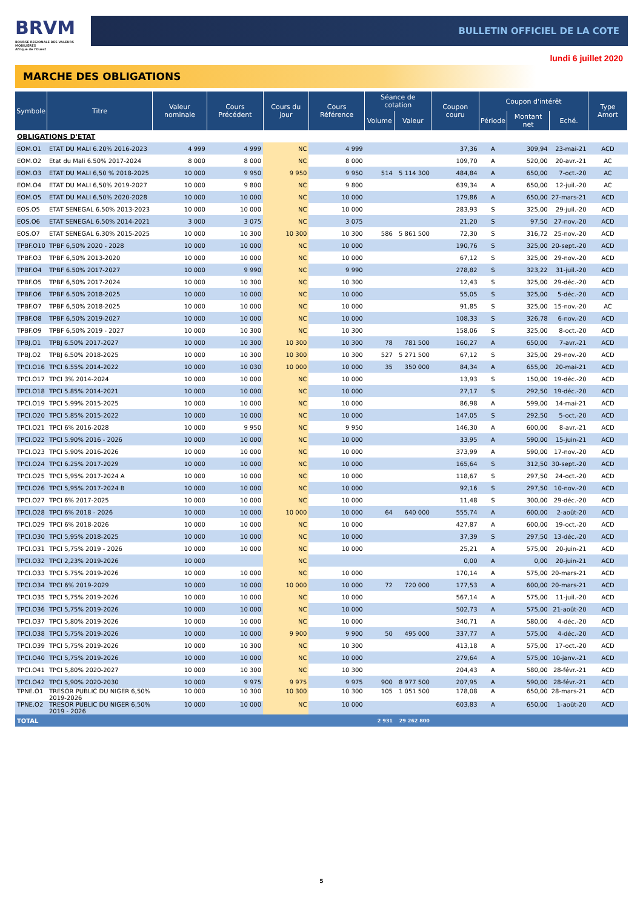BRVM
BOURSE REGIONALE DES VALEURS MOBILIERES
Afrique de l'Ouest
BULLETIN OFFICIEL DE LA COTE
lundi 6 juillet 2020
MARCHE DES OBLIGATIONS
| Symbole | Titre | Valeur nominale | Cours Précédent | Cours du jour | Cours Référence | Séance de cotation | | Coupon couru | Coupon d'intérêt | | | Type Amort |
| --- | --- | --- | --- | --- | --- | --- | --- | --- | --- | --- | --- | --- |
| | | | | | | Volume | Valeur | | Période | Montant net | Eché. | |
| OBLIGATIONS D'ETAT | | | | | | | | | | | | |
| EOM.O1 | ETAT DU MALI 6.20% 2016-2023 | 4 999 | 4 999 | NC | 4 999 | | | 37,36 | A | 309,94 | 23-mai-21 | ACD |
| EOM.O2 | Etat du Mali 6.50% 2017-2024 | 8 000 | 8 000 | NC | 8 000 | | | 109,70 | A | 520,00 | 20-avr.-21 | AC |
| EOM.O3 | ETAT DU MALI 6,50 % 2018-2025 | 10 000 | 9 950 | 9 950 | 9 950 | 514 | 5 114 300 | 484,84 | A | 650,00 | 7-oct.-20 | AC |
| EOM.O4 | ETAT DU MALI 6,50% 2019-2027 | 10 000 | 9 800 | NC | 9 800 | | | 639,34 | A | 650,00 | 12-juil.-20 | AC |
| EOM.O5 | ETAT DU MALI 6,50% 2020-2028 | 10 000 | 10 000 | NC | 10 000 | | | 179,86 | A | 650,00 | 27-mars-21 | ACD |
| EOS.O5 | ETAT SENEGAL 6.50% 2013-2023 | 10 000 | 10 000 | NC | 10 000 | | | 283,93 | S | 325,00 | 29-juil.-20 | ACD |
| EOS.O6 | ETAT SENEGAL 6.50% 2014-2021 | 3 000 | 3 075 | NC | 3 075 | | | 21,20 | S | 97,50 | 27-nov.-20 | ACD |
| EOS.O7 | ETAT SENEGAL 6.30% 2015-2025 | 10 000 | 10 300 | 10 300 | 10 300 | 586 | 5 861 500 | 72,30 | S | 316,72 | 25-nov.-20 | ACD |
| TPBF.O10 | TPBF 6,50% 2020 - 2028 | 10 000 | 10 000 | NC | 10 000 | | | 190,76 | S | 325,00 | 20-sept.-20 | ACD |
| TPBF.O3 | TPBF 6,50% 2013-2020 | 10 000 | 10 000 | NC | 10 000 | | | 67,12 | S | 325,00 | 29-nov.-20 | ACD |
| TPBF.O4 | TPBF 6.50% 2017-2027 | 10 000 | 9 990 | NC | 9 990 | | | 278,82 | S | 323,22 | 31-juil.-20 | ACD |
| TPBF.O5 | TPBF 6,50% 2017-2024 | 10 000 | 10 300 | NC | 10 300 | | | 12,43 | S | 325,00 | 29-déc.-20 | ACD |
| TPBF.O6 | TPBF 6.50% 2018-2025 | 10 000 | 10 000 | NC | 10 000 | | | 55,05 | S | 325,00 | 5-déc.-20 | ACD |
| TPBF.O7 | TPBF 6,50% 2018-2025 | 10 000 | 10 000 | NC | 10 000 | | | 91,85 | S | 325,00 | 15-nov.-20 | AC |
| TPBF.O8 | TPBF 6,50% 2019-2027 | 10 000 | 10 000 | NC | 10 000 | | | 108,33 | S | 326,78 | 6-nov.-20 | ACD |
| TPBF.O9 | TPBF 6,50% 2019 - 2027 | 10 000 | 10 300 | NC | 10 300 | | | 158,06 | S | 325,00 | 8-oct.-20 | ACD |
| TPBJ.O1 | TPBJ 6.50% 2017-2027 | 10 000 | 10 300 | 10 300 | 10 300 | 78 | 781 500 | 160,27 | A | 650,00 | 7-avr.-21 | ACD |
| TPBJ.O2 | TPBJ 6.50% 2018-2025 | 10 000 | 10 300 | 10 300 | 10 300 | 527 | 5 271 500 | 67,12 | S | 325,00 | 29-nov.-20 | ACD |
| TPCI.O16 | TPCI 6.55% 2014-2022 | 10 000 | 10 030 | 10 000 | 10 000 | 35 | 350 000 | 84,34 | A | 655,00 | 20-mai-21 | ACD |
| TPCI.O17 | TPCI 3% 2014-2024 | 10 000 | 10 000 | NC | 10 000 | | | 13,93 | S | 150,00 | 19-déc.-20 | ACD |
| TPCI.O18 | TPCI 5.85% 2014-2021 | 10 000 | 10 000 | NC | 10 000 | | | 27,17 | S | 292,50 | 19-déc.-20 | ACD |
| TPCI.O19 | TPCI 5.99% 2015-2025 | 10 000 | 10 000 | NC | 10 000 | | | 86,98 | A | 599,00 | 14-mai-21 | ACD |
| TPCI.O20 | TPCI 5.85% 2015-2022 | 10 000 | 10 000 | NC | 10 000 | | | 147,05 | S | 292,50 | 5-oct.-20 | ACD |
| TPCI.O21 | TPCI 6% 2016-2028 | 10 000 | 9 950 | NC | 9 950 | | | 146,30 | A | 600,00 | 8-avr.-21 | ACD |
| TPCI.O22 | TPCI 5.90% 2016 - 2026 | 10 000 | 10 000 | NC | 10 000 | | | 33,95 | A | 590,00 | 15-juin-21 | ACD |
| TPCI.O23 | TPCI 5.90% 2016-2026 | 10 000 | 10 000 | NC | 10 000 | | | 373,99 | A | 590,00 | 17-nov.-20 | ACD |
| TPCI.O24 | TPCI 6.25% 2017-2029 | 10 000 | 10 000 | NC | 10 000 | | | 165,64 | S | 312,50 | 30-sept.-20 | ACD |
| TPCI.O25 | TPCI 5,95% 2017-2024 A | 10 000 | 10 000 | NC | 10 000 | | | 118,67 | S | 297,50 | 24-oct.-20 | ACD |
| TPCI.O26 | TPCI 5,95% 2017-2024 B | 10 000 | 10 000 | NC | 10 000 | | | 92,16 | S | 297,50 | 10-nov.-20 | ACD |
| TPCI.O27 | TPCI 6% 2017-2025 | 10 000 | 10 000 | NC | 10 000 | | | 11,48 | S | 300,00 | 29-déc.-20 | ACD |
| TPCI.O28 | TPCI 6% 2018 - 2026 | 10 000 | 10 000 | 10 000 | 10 000 | 64 | 640 000 | 555,74 | A | 600,00 | 2-août-20 | ACD |
| TPCI.O29 | TPCI 6% 2018-2026 | 10 000 | 10 000 | NC | 10 000 | | | 427,87 | A | 600,00 | 19-oct.-20 | ACD |
| TPCI.O30 | TPCI 5,95% 2018-2025 | 10 000 | 10 000 | NC | 10 000 | | | 37,39 | S | 297,50 | 13-déc.-20 | ACD |
| TPCI.O31 | TPCI 5,75% 2019 - 2026 | 10 000 | 10 000 | NC | 10 000 | | | 25,21 | A | 575,00 | 20-juin-21 | ACD |
| TPCI.O32 | TPCI 2,23% 2019-2026 | 10 000 | | NC | | | | 0,00 | A | 0,00 | 20-juin-21 | ACD |
| TPCI.O33 | TPCI 5.75% 2019-2026 | 10 000 | 10 000 | NC | 10 000 | | | 170,14 | A | 575,00 | 20-mars-21 | ACD |
| TPCI.O34 | TPCI 6% 2019-2029 | 10 000 | 10 000 | 10 000 | 10 000 | 72 | 720 000 | 177,53 | A | 600,00 | 20-mars-21 | ACD |
| TPCI.O35 | TPCI 5,75% 2019-2026 | 10 000 | 10 000 | NC | 10 000 | | | 567,14 | A | 575,00 | 11-juil.-20 | ACD |
| TPCI.O36 | TPCI 5,75% 2019-2026 | 10 000 | 10 000 | NC | 10 000 | | | 502,73 | A | 575,00 | 21-août-20 | ACD |
| TPCI.O37 | TPCI 5,80% 2019-2026 | 10 000 | 10 000 | NC | 10 000 | | | 340,71 | A | 580,00 | 4-déc.-20 | ACD |
| TPCI.O38 | TPCI 5,75% 2019-2026 | 10 000 | 10 000 | 9 900 | 9 900 | 50 | 495 000 | 337,77 | A | 575,00 | 4-déc.-20 | ACD |
| TPCI.O39 | TPCI 5,75% 2019-2026 | 10 000 | 10 300 | NC | 10 300 | | | 413,18 | A | 575,00 | 17-oct.-20 | ACD |
| TPCI.O40 | TPCI 5,75% 2019-2026 | 10 000 | 10 000 | NC | 10 000 | | | 279,64 | A | 575,00 | 10-janv.-21 | ACD |
| TPCI.O41 | TPCI 5,80% 2020-2027 | 10 000 | 10 300 | NC | 10 300 | | | 204,43 | A | 580,00 | 28-févr.-21 | ACD |
| TPCI.O42 | TPCI 5,90% 2020-2030 | 10 000 | 9 975 | 9 975 | 9 975 | 900 | 8 977 500 | 207,95 | A | 590,00 | 28-févr.-21 | ACD |
| TPNE.O1 | TRESOR PUBLIC DU NIGER 6,50% 2019-2026 | 10 000 | 10 300 | 10 300 | 10 300 | 105 | 1 051 500 | 178,08 | A | 650,00 | 28-mars-21 | ACD |
| TPNE.O2 | TRESOR PUBLIC DU NIGER 6,50% 2019 - 2026 | 10 000 | 10 000 | NC | 10 000 | | | 603,83 | A | 650,00 | 1-août-20 | ACD |
| TOTAL | | | | | | 2 931 | 29 262 800 | | | | | |
5